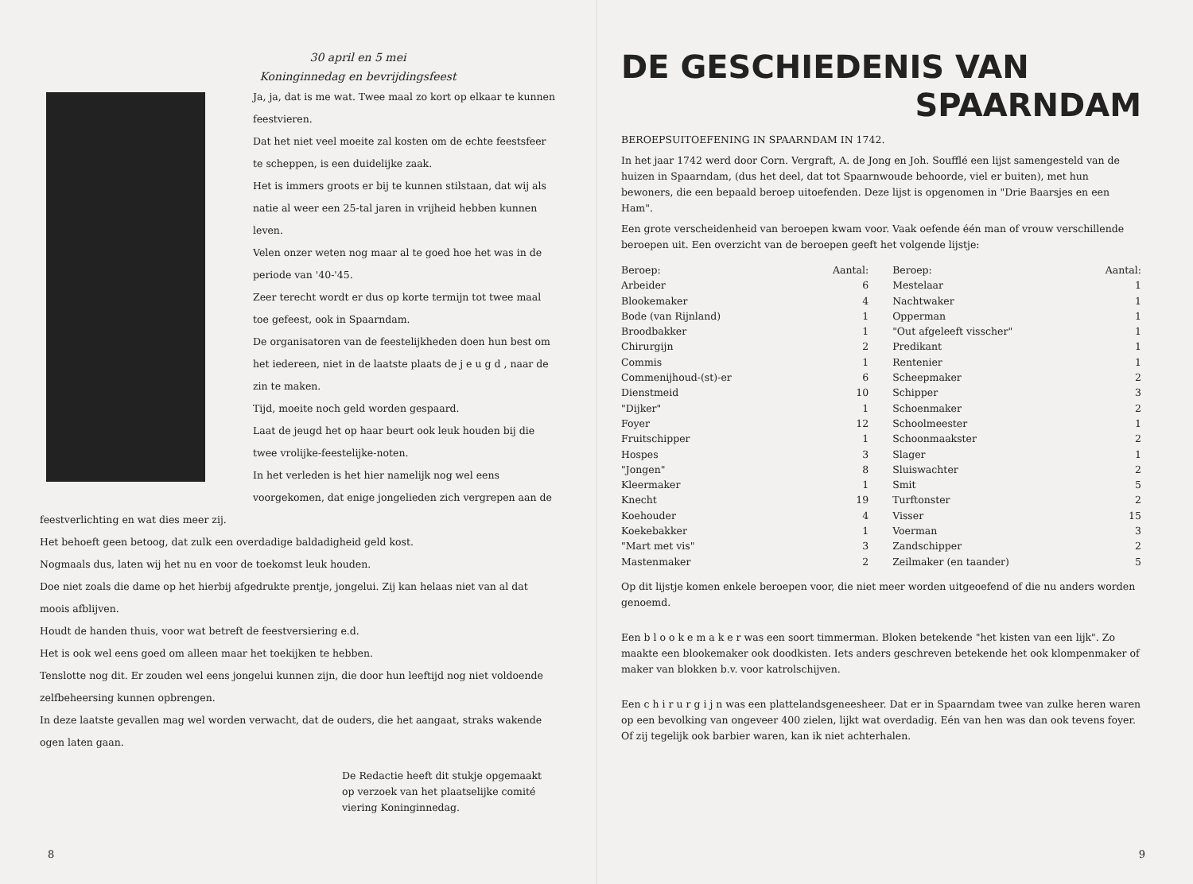30 april en 5 mei
Koninginnedag en bevrijdingsfeest
Ja, ja, dat is me wat. Twee maal zo kort op elkaar te kunnen feestvieren.
Dat het niet veel moeite zal kosten om de echte feestsfeer te scheppen, is een duidelijke zaak.
Het is immers groots er bij te kunnen stilstaan, dat wij als natie al weer een 25-tal jaren in vrijheid hebben kunnen leven.
Velen onzer weten nog maar al te goed hoe het was in de periode van '40-'45.
Zeer terecht wordt er dus op korte termijn tot twee maal toe gefeest, ook in Spaarndam.
De organisatoren van de feestelijkheden doen hun best om het iedereen, niet in de laatste plaats de j e u g d , naar de zin te maken.
Tijd, moeite noch geld worden gespaard.
Laat de jeugd het op haar beurt ook leuk houden bij die twee vrolijke-feestelijke-noten.
In het verleden is het hier namelijk nog wel eens voorgekomen, dat enige jongelieden zich vergrepen aan de feestverlichting en wat dies meer zij.
Het behoeft geen betoog, dat zulk een overdadige baldadigheid geld kost.
Nogmaals dus, laten wij het nu en voor de toekomst leuk houden.
Doe niet zoals die dame op het hierbij afgedrukte prentje, jongelui. Zij kan helaas niet van al dat moois afblijven.
Houdt de handen thuis, voor wat betreft de feestversiering e.d.
Het is ook wel eens goed om alleen maar het toekijken te hebben.
Tenslotte nog dit. Er zouden wel eens jongelui kunnen zijn, die door hun leeftijd nog niet voldoende zelfbeheersing kunnen opbrengen.
In deze laatste gevallen mag wel worden verwacht, dat de ouders, die het aangaat, straks wakende ogen laten gaan.
De Redactie heeft dit stukje opgemaakt op verzoek van het plaatselijke comité viering Koninginnedag.
8
DE GESCHIEDENIS VAN
SPAARNDAM
BEROEPSUITOEFENING IN SPAARNDAM IN 1742.
In het jaar 1742 werd door Corn. Vergraft, A. de Jong en Joh. Soufflé een lijst samengesteld van de huizen in Spaarndam, (dus het deel, dat tot Spaarnwoude behoorde, viel er buiten), met hun bewoners, die een bepaald beroep uitoefenden. Deze lijst is opgenomen in "Drie Baarsjes en een Ham".
Een grote verscheidenheid van beroepen kwam voor. Vaak oefende één man of vrouw verschillende beroepen uit. Een overzicht van de beroepen geeft het volgende lijstje:
| Beroep: | Aantal: | Beroep: | Aantal: |
| --- | --- | --- | --- |
| Arbeider | 6 | Mestelaar | 1 |
| Blookemaker | 4 | Nachtwaker | 1 |
| Bode (van Rijnland) | 1 | Opperman | 1 |
| Broodbakker | 1 | "Out afgeleeft visscher" | 1 |
| Chirurgijn | 2 | Predikant | 1 |
| Commis | 1 | Rentenier | 1 |
| Commenijhoud-(st)-er | 6 | Scheepmaker | 2 |
| Dienstmeid | 10 | Schipper | 3 |
| "Dijker" | 1 | Schoenmaker | 2 |
| Foyer | 12 | Schoolmeester | 1 |
| Fruitschipper | 1 | Schoonmaakster | 2 |
| Hospes | 3 | Slager | 1 |
| "Jongen" | 8 | Sluiswachter | 2 |
| Kleermaker | 1 | Smit | 5 |
| Knecht | 19 | Turftonster | 2 |
| Koehouder | 4 | Visser | 15 |
| Koekebakker | 1 | Voerman | 3 |
| "Mart met vis" | 3 | Zandschipper | 2 |
| Mastenmaker | 2 | Zeilmaker (en taander) | 5 |
Op dit lijstje komen enkele beroepen voor, die niet meer worden uitgeoefend of die nu anders worden genoemd.
Een b l o o k e m a k e r was een soort timmerman. Bloken betekende "het kisten van een lijk". Zo maakte een blookemaker ook doodkisten. Iets anders geschreven betekende het ook klompenmaker of maker van blokken b.v. voor katrolschijven.
Een c h i r u r g i j n was een plattelandsgeneesheer. Dat er in Spaarndam twee van zulke heren waren op een bevolking van ongeveer 400 zielen, lijkt wat overdadig. Eén van hen was dan ook tevens foyer. Of zij tegelijk ook barbier waren, kan ik niet achterhalen.
9